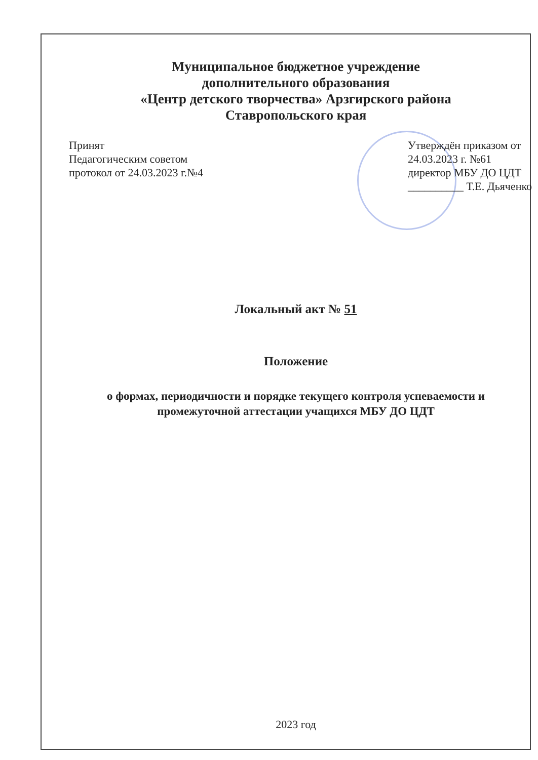Муниципальное бюджетное учреждение
дополнительного образования
«Центр детского творчества» Арзгирского района
Ставропольского края
Принят
Педагогическим советом
протокол от 24.03.2023 г.№4
Утверждён приказом от
24.03.2023 г. №61
директор МБУ ДО ЦДТ
__________ Т.Е. Дьяченко
Локальный акт № 51
Положение
о формах, периодичности и порядке текущего контроля успеваемости и промежуточной аттестации учащихся МБУ ДО ЦДТ
2023 год